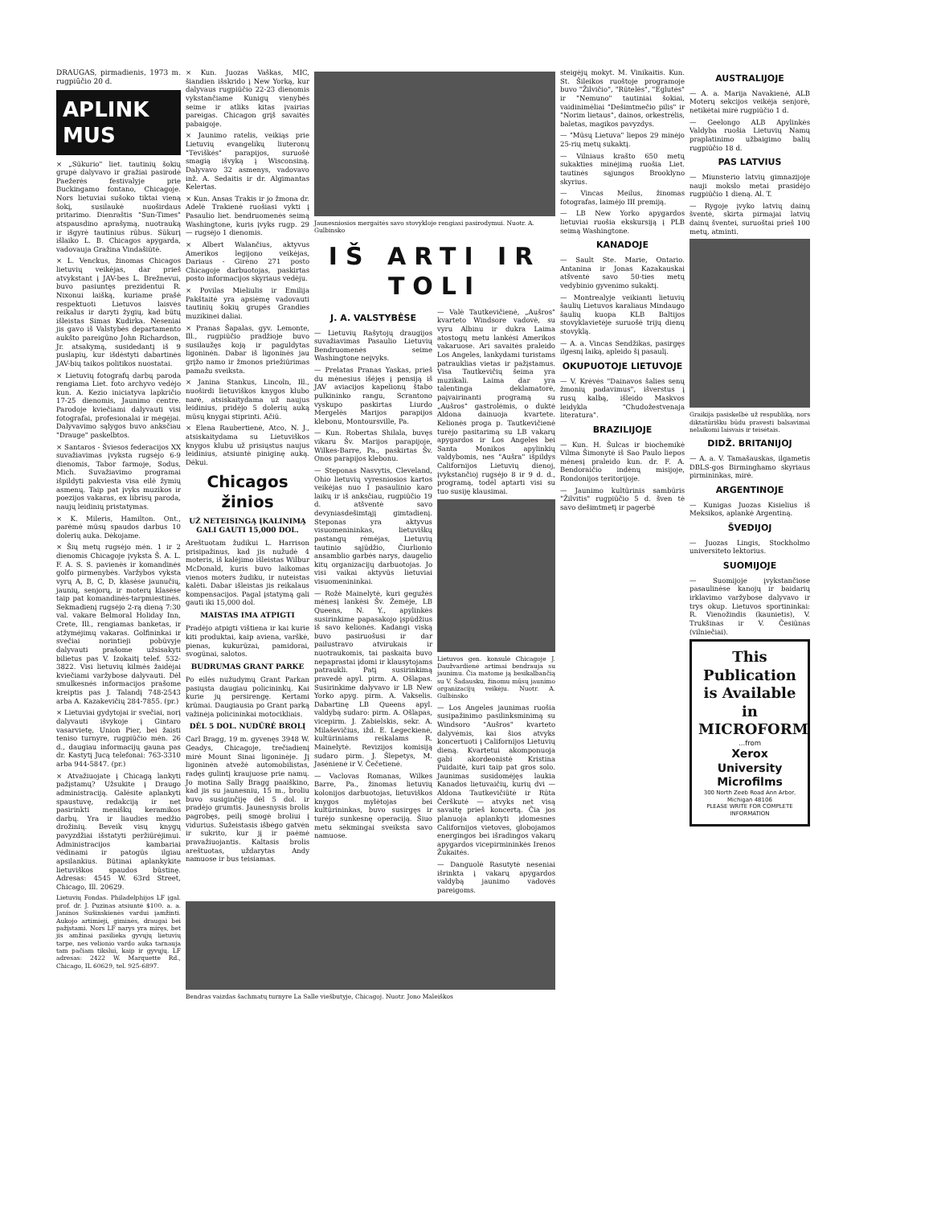DRAUGAS, pirmadienis, 1973 m. rugpiūčio 20 d.
APLINK MUS
× „Sūkurio" liet. tautinių šokių grupė dalyvavo ir gražiai pasirodė Paežerės festivalyje prie Buckingamo fontano, Chicagoje. Nors lietuviai sušoko tiktai vieną šokį, susilaukė nuoširdaus pritarimo. Dienraštis "Sun-Times" atspausdino aprašymą, nuotrauką ir išgyrė tautinius rūbus. Sūkurį išlaiko L. B. Chicagos apygarda, vadovauja Gražina Vindašiūtė.
× L. Venckus, žinomas Chicagos lietuvių veikėjas, dar prieš atvykstant į JAV-bes L. Brežnevui, buvo pasiuntęs prezidentui R. Nixonui laišką, kuriame prašė respektuoti Lietuvos laisvės reikalus ir daryti žygių, kad būtų išleistas Simas Kudirka. Neseniai jis gavo iš Valstybės departamento aukšto pareigūno John Richardson, Jr. atsakymą, susidedantį iš 9 puslapių, kur išdėstyti dabartinės JAV-bių taikos politikos nuostatai.
× Lietuvių fotografų darbų paroda rengiama Liet. foto archyvo vedėjo kun. A. Kezio iniciatyva lapkričio 17-25 dienomis, Jaunimo centre. Parodoje kviečiami dalyvauti visi fotografai, profesionalai ir mėgėjai. Dalyvavimo sąlygos buvo anksčiau "Drauge" paskelbtos.
× Santaros - Šviesos federacijos XX suvažiavimas įvyksta rugsėjo 6-9 dienomis, Tabor farmoje, Sodus, Mich. Suvažiavimo programai išpildyti pakviesta visa eilė žymių asmenų. Taip pat įvyks muzikos ir poezijos vakaras, ex librisų paroda, naujų leidinių pristatymas.
× K. Mileris, Hamilton. Ont., parėmė mūsų spaudos darbus 10 dolerių auka. Dėkojame.
× Šių metų rugsėjo mėn. 1 ir 2 dienomis Chicagoje įvyksta Š. A. L. F. A. S. S. pavienės ir komandinės golfo pirmenybės. Varžybos vyksta vyrų A, B, C, D, klasėse jaunučių, jaunių, senjorų, ir moterų klasėse taip pat komandinės-tarpmiestinės. Sekmadienį rugsėjo 2-rą dieną 7:30 val. vakare Belmoral Holiday Inn, Crete, Ill., rengiamas banketas, ir atžymėjimų vakaras. Golfininkai ir svečiai norintieji pobūvyje dalyvauti prašome užsisakyti bilietus pas V. Izokaitį telef. 532-3822. Visi lietuvių kilmės žaidėjai kviečiami varžybose dalyvauti. Dėl smulkesnės informacijos prašome kreiptis pas J. Talandį 748-2543 arba A. Kazakevičių 284-7855. (pr.)
× Lietuviai gydytojai ir svečiai, norį dalyvauti išvykoje į Gintaro vasarvietę, Union Pier, bei žaisti teniso turnyre, rugpiūčio mėn. 26 d., daugiau informacijų gauna pas dr. Kastytį Jucą telefonai: 763-3310 arba 944-5847. (pr.)
× Atvažiuojate į Chicagą lankyti pažįstamų? Užsukite į Draugo administraciją. Galėsite aplankyti spaustuvę, redakciją ir net pasirinkti meniškų keramikos darbų. Yra ir liaudies medžio drožinių. Beveik visų knygų pavyzdžiai išstatyti peržiūrėjimui. Administracijos kambariai vėdinami ir patogūs ilgiau apsilankius. Būtinai aplankykite lietuviškos spaudos būstinę. Adresas: 4545 W. 63rd Street, Chicago, Ill. 20629.
Lietuvių Fondas. Philadelphijos LF įgal. prof. dr. J. Puzinas atsiuntė $100. a. a. Janinos Sušinskienės vardui įamžinti. Aukojo artimieji, giminės, draugai bei pažįstami. Nors LF narys yra miręs, bet jis amžinai pasilieka gyvųjų lietuvių tarpe, nes velionio vardo auka tarnauja tam pačiam tikslui, kaip ir gyvųjų. LF adresas: 2422 W. Marquette Rd., Chicago, IL 60629, tel. 925-6897.
× Kun. Juozas Vaškas, MIC, šiandien išskrido į New Yorką, kur dalyvaus rugpiūčio 22-23 dienomis vykstančiame Kunigų vienybės seime ir atliks kitas įvairias pareigas. Chicagon grįš savaitės pabaigoje.
× Jaunimo ratelis, veikiąs prie Lietuvių evangelikų liuteronų "Tėviškės" parapijos, suruošė smagią išvyką į Wisconsiną. Dalyvavo 32 asmenys, vadovavo inž. A. Sedaitis ir dr. Algimantas Kelertas.
× Kun. Ansas Trakis ir jo žmona dr. Adelė Trakienė ruošiasi vykti į Pasaulio liet. bendruomenės seimą Washingtone, kuris įvyks rugp. 29 — rugsėjo 1 dienomis.
× Albert Walančius, aktyvus Amerikos legijono veikėjas, Dariaus - Girėno 271 posto Chicagoje darbuotojas, paskirtas posto informacijos skyriaus vedėju.
× Povilas Mieliulis ir Emilija Pakštaitė yra apsiėmę vadovauti tautinių šokių grupės Grandies muzikinei daliai.
× Pranas Šapalas, gyv. Lemonte, Ill., rugpiūčio pradžioje buvo susilaužęs koją ir paguldytas ligoninėn. Dabar iš ligoninės jau grįžo namo ir žmonos priežiūrimas pamažu sveiksta.
× Janina Stankus, Lincoln, Ill., nuoširdi lietuviškos knygos klubo narė, atsiskaitydama už naujus leidinius, pridėjo 5 dolerių auką mūsų knygai stiprinti. Ačiū.
× Elena Raubertienė, Atco, N. J., atsiskaitydama su Lietuviškos knygos klubu už prisiųstus naujus leidinius, atsiuntė piniginę auką. Dėkui.
Chicagos žinios
UŽ NETEISINGĄ ĮKALINIMĄ GALI GAUTI 15,000 DOL.
Areštuotam žudikui L. Harrison prisipažinus, kad jis nužudė 4 moteris, iš kalėjimo išleistas Wilbur McDonald, kuris buvo laikomas vienos moters žudiku, ir nuteistas kalėti. Dabar išleistas jis reikalaus kompensacijos. Pagal įstatymą gali gauti iki 15,000 dol.
MAISTAS IMA ATPIGTI
Pradėjo atpigti vištiena ir kai kurie kiti produktai, kaip aviena, varškė, pienas, kukurūzai, pamidorai, svogūnai, salotos.
BUDRUMAS GRANT PARKE
Po eilės nužudymų Grant Parkan pasiųsta daugiau policininkų. Kai kurie jų persirengę. Kertami krūmai. Daugiausia po Grant parką važinėja policininkai motocikliais.
DĖL 5 DOL. NUDŪRĖ BROLĮ
Carl Bragg, 19 m. gyvenęs 3948 W. Geadys, Chicagoje, trečiadienį mirė Mount Sinai ligoninėje. Jį ligoninėn atvežė automobilistas, radęs gulintį kraujuose prie namų. Jo motina Sally Bragg paaiškino, kad jis su jaunesniu, 15 m., broliu buvo susiginčiję dėl 5 dol. ir pradėjo grumtis. Jaunesnysis brolis pagrobęs, peilį smogė broliui į vidurius. Sužeistasis išbėgo gatvėn ir sukrito, kur jį ir paėmė pravažiuojantis. Kaltasis brolis areštuotas, uždarytas Andy namuose ir bus teisiamas.
Jaunesniosios mergaitės savo stovykloje rengiasi pasirodymui. Nuotr. A. Gulbinsko
IŠ ARTI IR TOLI
J. A. VALSTYBĖSE
— Lietuvių Rašytojų draugijos suvažiavimas Pasaulio Lietuvių Bendruomenės seime Washingtone neįvyks.
— Prelatas Pranas Yaskas, prieš du mėnesius išėjęs į pensiją iš JAV aviacijos kapelionų štabo pulkininko rangu, Scrantono vyskupo paskirtas Liurdo Mergelės Marijos parapijos klebonu, Montoursville, Pa.
— Kun. Robertas Shilala, buvęs vikaru Šv. Marijos parapijoje, Wilkes-Barre, Pa., paskirtas Šv. Onos parapijos klebonu.
— Steponas Nasvytis, Cleveland, Ohio lietuvių vyresniosios kartos veikėjas nuo I pasaulinio karo laikų ir iš anksčiau, rugpiūčio 19 d. atšventė savo devyniasdešimtąjį gimtadienį. Steponas yra aktyvus visuomenininkas, lietuviškų pastangų rėmėjas, Lietuvių tautinio sąjūdžio, Čiurlionio ansamblio garbės narys, daugelio kitų organizacijų darbuotojas. Jo visi vaikai aktyvūs lietuviai visuomenininkai.
— Rožė Mainelytė, kuri gegužės mėnesį lankėsi Šv. Žemėje, LB Queens, N. Y., apylinkės susirinkime papasakojo įspūdžius iš savo kelionės. Kadangi viską buvo pasiruošusi ir dar pailustravo atvirukais ir nuotraukomis, tai paskaita buvo nepaprastai įdomi ir klausytojams patraukli. Patį susirinkimą pravedė apyl. pirm. A. Ošlapas. Susirinkime dalyvavo ir LB New Yorko apyg. pirm. A. Vakselis. Dabartinę LB Queens apyl. valdybą sudaro: pirm. A. Ošlapas, vicepirm. J. Zabielskis, sekr. A. Milaševičius, ižd. E. Legeckienė, kultūriniams reikalams R. Mainelytė. Revizijos komisiją sudaro pirm. J. Šlepetys, M. Jasėnienė ir V. Čečetienė.
— Vaclovas Romanas, Wilkes Barre, Pa., žinomas lietuvių kolonijos darbuotojas, lietuviškos knygos mylėtojas bei kultūrininkas, buvo susirgęs ir turėjo sunkesnę operaciją. Šiuo metu sėkmingai sveiksta savo namuose.
— Valė Tautkevičienė, „Aušros" kvarteto Windsore vadovė, su vyru Albinu ir dukra Laima atostogų metu lankėsi Amerikos vakaruose. Ari savaitės praleido Los Angeles, lankydami turistams patrauklias vietas ir pažįstamus. Visa Tautkevičių šeima yra muzikali. Laima dar yra talentinga deklamatorė, paįvairinanti programą su „Aušros" gastrolėmis, o duktė Aldona dainuoja kvartete. Kelionės proga p. Tautkevičienė turėjo pasitarimą su LB vakarų apygardos ir Los Angeles bei Santa Monikos apylinkių valdybomis, nes "Aušra" išpildys Californijos Lietuvių dienoj, įvykstančioj rugsėjo 8 ir 9 d. d., programą, todėl aptarti visi su tuo susiję klausimai.
Lietuvos gen. konsulė Chicagoje J. Daužvardienė artimai bendrauja su jaunimu. Čia matome ją besikalbančią su V. Šadausku, žinomu mūsų jaunimo organizacijų veikėju. Nuotr. A. Gulbinsko
— Los Angeles jaunimas ruošia susipažinimo pasilinksminimą su Windsoro "Aušros" kvarteto dalyvėmis, kai šios atvyks koncertuoti į Californijos Lietuvių dieną. Kvartetui akomponuoja gabi akordeonistė Kristina Puidaitė, kuri taip pat gros solo. Jaunimas susidomėjęs laukia Kanados lietuvaičių, kurių dvi — Aldona Tautkevičiūtė ir Rūta Čerškutė — atvyks net visą savaitę prieš koncertą. Čia jos planuoja aplankyti įdomesnes Californijos vietoves, globojamos energingos bei išradingos vakarų apygardos vicepirmininkės Irenos Žukaitės.
— Danguolė Rasutytė neseniai išrinkta į vakarų apygardos valdybą jaunimo vadovės pareigoms.
Bendras vaizdas šachmatų turnyre La Salle viešbutyje, Chicagoj. Nuotr. Jono Maleiškos
steigėjų mokyt. M. Vinikaitis. Kun. St. Šileikos ruoštoje programoje buvo "Žilvičio", "Rūtelės", "Eglutės" ir "Nemuno" tautiniai šokiai, vaidinimėliai "Dešimtmečio pilis" ir "Norim lietaus", dainos, orkestrėlis, baletas, magikos pavyzdys.
— "Mūsų Lietuva" liepos 29 minėjo 25-rių metų sukaktį.
— Vilniaus krašto 650 metų sukakties minėjimą ruošia Liet. tautinės sąjungos Brooklyno skyrius.
— Vincas Meilus, žinomas fotografas, laimėjo III premiją.
— LB New Yorko apygardos lietuviai ruošia ekskursiją į PLB seimą Washingtone.
KANADOJE
— Sault Ste. Marie, Ontario. Antanina ir Jonas Kazakauskai atšventė savo 50-ties metų vedybinio gyvenimo sukaktį.
— Montrealyje veikianti lietuvių šaulių Lietuvos karaliaus Mindaugo šaulių kuopa KLB Baltijos stovyklavietėje suruošė trijų dienų stovyklą.
— A. a. Vincas Sendžikas, pasirgęs ilgesnį laiką, apleido šį pasaulį.
OKUPUOTOJE LIETUVOJE
— V. Krėvės "Dainavos šalies senų žmonių padavimus", išverstus į rusų kalbą, išleido Maskvos leidykla "Chudožestvenaja literatura".
BRAZILIJOJE
— Kun. H. Šulcas ir biochemikė Vilma Šimonytė iš Sao Paulo liepos mėnesį praleido kun. dr. F. A. Bendoraičio indėnų misijoje, Rondonijos teritorijoje.
— Jaunimo kultūrinis sambūris "Žilvitis" rugpiūčio 5 d. šven tė savo dešimtmetį ir pagerbė
AUSTRALIJOJE
— A. a. Marija Navakienė, ALB Moterų sekcijos veikėja senjorė, netikėtai mirė rugpiūčio 1 d.
— Geelongo ALB Apylinkės Valdyba ruošia Lietuvių Namų praplatinimo užbaigimo balių rugpiūčio 18 d.
PAS LATVIUS
— Miunsterio latvių gimnazijoje nauji mokslo metai prasidėjo rugpiūčio 1 dieną. Al. T.
— Rygoje įvyko latvių dainų šventė, skirta pirmajai latvių dainų šventei, suruoštai prieš 100 metų, atminti.
Graikija pasiskelbė už respubliką, nors diktatūrišku būdu pravesti balsavimai nelaikomi laisvais ir teisėtais.
DIDŽ. BRITANIJOJ
— A. a. V. Tamašauskas, ilgametis DBLS-gos Birminghamo skyriaus pirmininkas, mirė.
ARGENTINOJE
— Kunigas Juozas Kisielius iš Meksikos, aplankė Argentiną.
ŠVEDIJOJ
— Juozas Lingis, Stockholmo universiteto lektorius.
SUOMIJOJE
— Suomijoje įvykstančiose pasaulinėse kanojų ir baidarių irklavimo varžybose dalyvavo ir trys okup. Lietuvos sportininkai: R. Vienožindis (kaunietis), V. Trukšinas ir V. Česiūnas (vilniečiai).
This Publication is Available in MICROFORM
...from
Xerox University Microfilms
300 North Zeeb Road Ann Arbor, Michigan 48106
PLEASE WRITE FOR COMPLETE INFORMATION